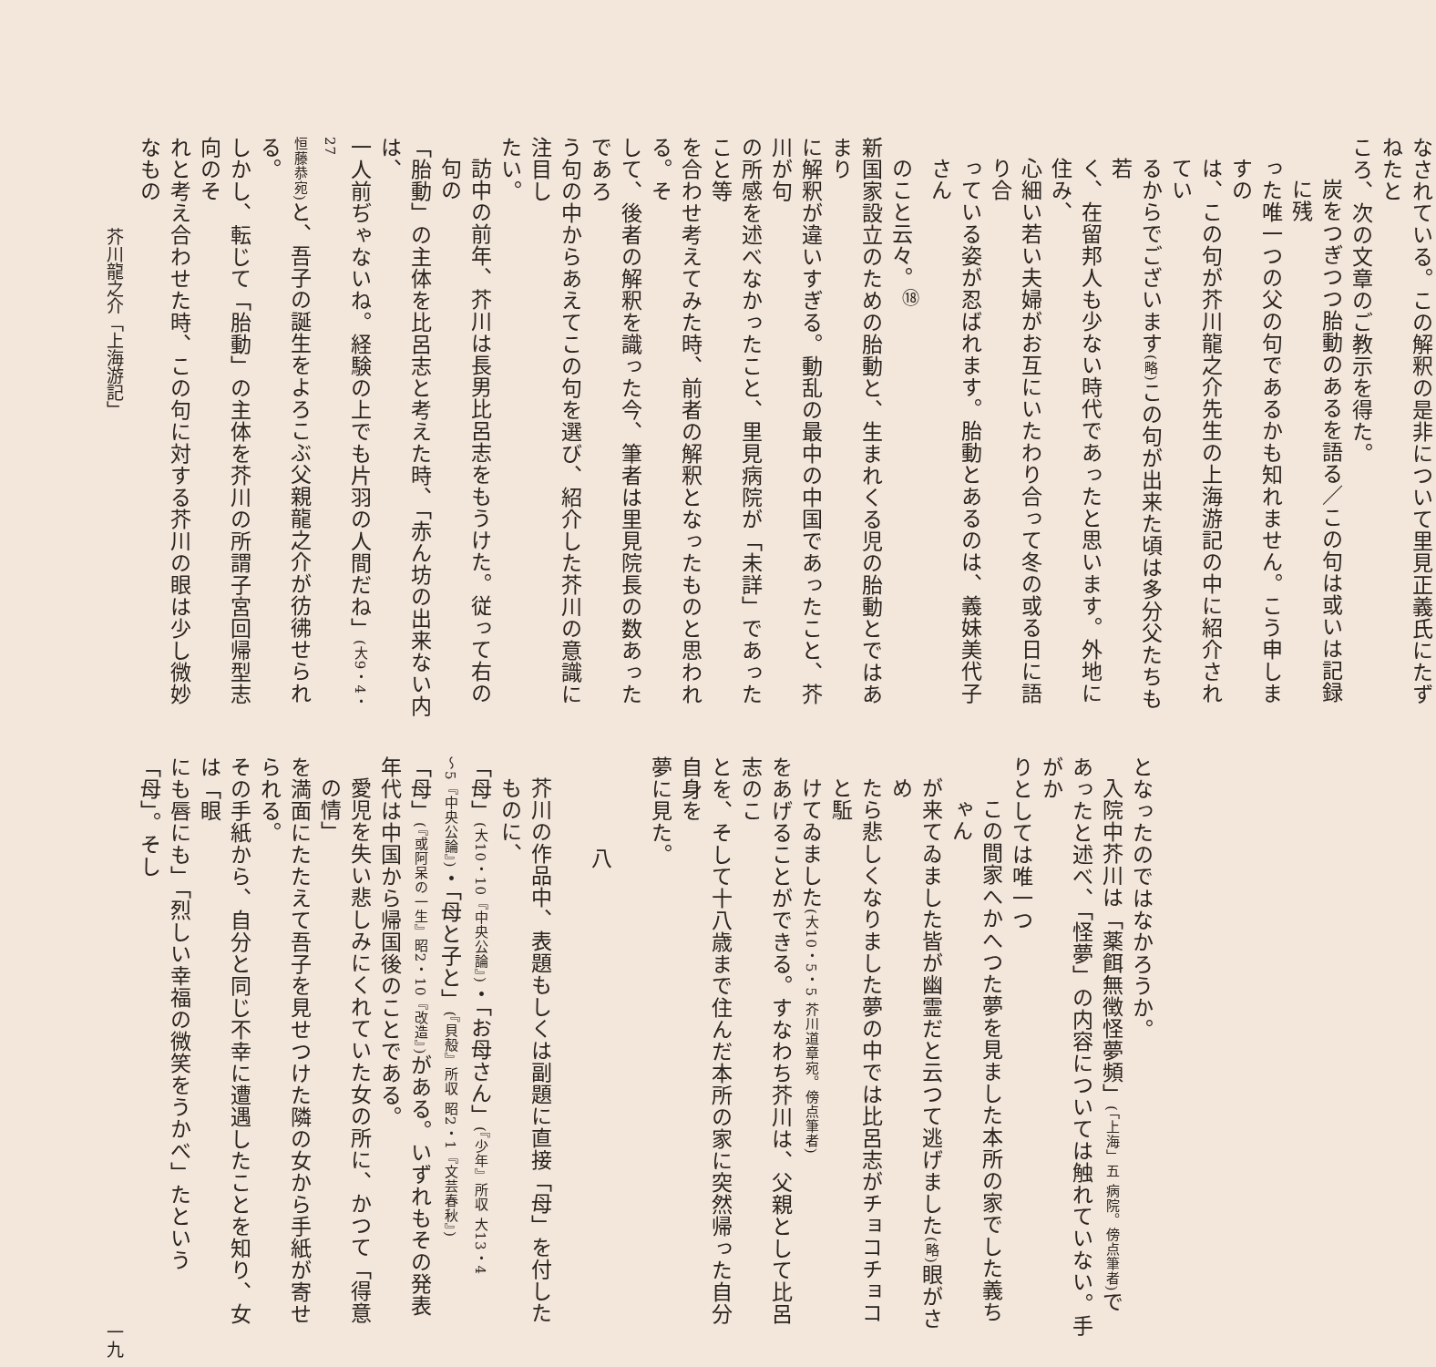なされている。この解釈の是非について里見正義氏にたずねたと
ころ、次の文章のご教示を得た。
炭をつぎつつ胎動のあるを語る／この句は或いは記録に残
った唯一つの父の句であるかも知れません。こう申しますの
は、この句が芥川龍之介先生の上海游記の中に紹介されてい
るからでございます(略) この句が出来た頃は多分父たちも若
く、在留邦人も少ない時代であったと思います。外地に住み、
心細い若い夫婦がお互にいたわり合って冬の或る日に語り合
っている姿が忍ばれます。胎動とあるのは、義妹美代子さん
のこと云々。<sup>⑱</sup>
新国家設立のための胎動と、生まれくる児の胎動とではあまり
に解釈が違いすぎる。動乱の最中の中国であったこと、芥川が句
の所感を述べなかったこと、里見病院が「未詳」であったこと等
を合わせ考えてみた時、前者の解釈となったものと思われる。そ
して、後者の解釈を識った今、筆者は里見院長の数あったであろ
う句の中からあえてこの句を選び、紹介した芥川の意識に注目し
たい。
訪中の前年、芥川は長男比呂志をもうけた。従って右の句の
「胎動」の主体を比呂志と考えた時、「赤ん坊の出来ない内は、
一人前ぢゃないね。経験の上でも片羽の人間だね」(大9・4・27
恒藤恭宛) と、吾子の誕生をよろこぶ父親龍之介が彷彿せられる。
しかし、転じて「胎動」の主体を芥川の所謂子宮回帰型志向のそ
れと考え合わせた時、この句に対する芥川の眼は少し微妙なもの
となったのではなかろうか。
入院中芥川は「薬餌無徴怪夢頻」(「上海」五 病院。傍点筆者) で
あったと述べ、「怪夢」の内容については触れていない。手がか
りとしては唯一つ
この間家へかへつた夢を見ました本所の家でした義ちゃん
が来てゐました皆が幽霊だと云つて逃げました(略) 眼がさめ
たら悲しくなりました夢の中では比呂志がチョコチョコと駈
けてゐました(大10・5・5 芥川道章宛。傍点筆者)
をあげることができる。すなわち芥川は、父親として比呂志のこ
とを、そして十八歳まで住んだ本所の家に突然帰った自分自身を
夢に見た。
　
八
　
芥川の作品中、表題もしくは副題に直接「母」を付したものに、
「母」(大10・10『中央公論』)・「お母さん」(『少年』所収 大13・4
～5『中央公論』)・「母と子と」(『貝殻』所収 昭2・1『文芸春秋』)
「母」(『或阿呆の一生』昭2・10『改造』) がある。いずれもその発表
年代は中国から帰国後のことである。
愛児を失い悲しみにくれていた女の所に、かつて「得意の情」
を満面にたたえて吾子を見せつけた隣の女から手紙が寄せられる。
その手紙から、自分と同じ不幸に遭遇したことを知り、女は「眼
にも唇にも」「烈しい幸福の微笑をうかべ」たという「母」。そし
芥川龍之介「上海游記」 一九